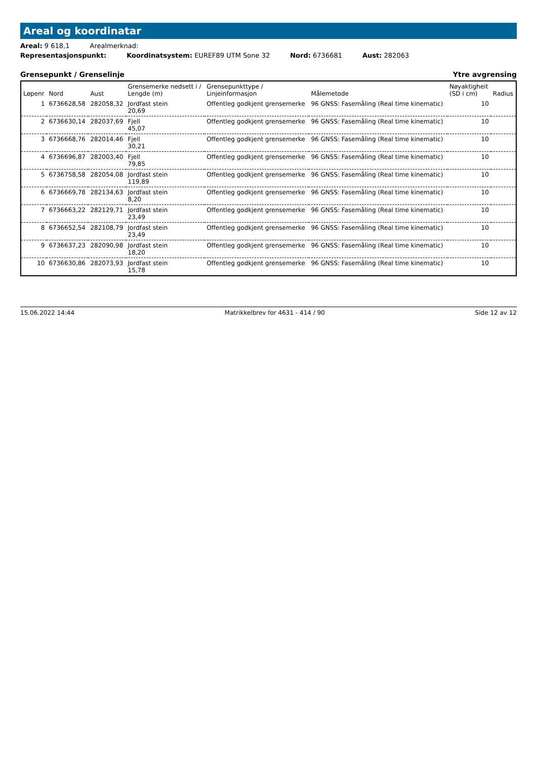Areal og koordinatar
Areal: 9 618,1 Arealmerknad:
Representasjonspunkt: Koordinatsystem: EUREF89 UTM Sone 32 Nord: 6736681 Aust: 282063
Grensepunkt / Grenselinje Ytre avgrensing
| Løpenr | Nord | Aust | Grensemerke nedsett i / Lengde (m) | Grensepunkttype / Linjeinformasjon | Målemetode | Nøyaktigheit (SD i cm) | Radius |
| --- | --- | --- | --- | --- | --- | --- | --- |
| 1 | 6736628,58 | 282058,32 | Jordfast stein 20,69 | Offentleg godkjent grensemerke | 96 GNSS: Fasemåling (Real time kinematic) | 10 | |
| 2 | 6736630,14 | 282037,69 | Fjell 45,07 | Offentleg godkjent grensemerke | 96 GNSS: Fasemåling (Real time kinematic) | 10 | |
| 3 | 6736668,76 | 282014,46 | Fjell 30,21 | Offentleg godkjent grensemerke | 96 GNSS: Fasemåling (Real time kinematic) | 10 | |
| 4 | 6736696,87 | 282003,40 | Fjell 79,85 | Offentleg godkjent grensemerke | 96 GNSS: Fasemåling (Real time kinematic) | 10 | |
| 5 | 6736758,58 | 282054,08 | Jordfast stein 119,89 | Offentleg godkjent grensemerke | 96 GNSS: Fasemåling (Real time kinematic) | 10 | |
| 6 | 6736669,78 | 282134,63 | Jordfast stein 8,20 | Offentleg godkjent grensemerke | 96 GNSS: Fasemåling (Real time kinematic) | 10 | |
| 7 | 6736663,22 | 282129,71 | Jordfast stein 23,49 | Offentleg godkjent grensemerke | 96 GNSS: Fasemåling (Real time kinematic) | 10 | |
| 8 | 6736652,54 | 282108,79 | Jordfast stein 23,49 | Offentleg godkjent grensemerke | 96 GNSS: Fasemåling (Real time kinematic) | 10 | |
| 9 | 6736637,23 | 282090,98 | Jordfast stein 18,20 | Offentleg godkjent grensemerke | 96 GNSS: Fasemåling (Real time kinematic) | 10 | |
| 10 | 6736630,86 | 282073,93 | Jordfast stein 15,78 | Offentleg godkjent grensemerke | 96 GNSS: Fasemåling (Real time kinematic) | 10 | |
15.06.2022 14:44 Matrikkelbrev for 4631 - 414 / 90 Side 12 av 12